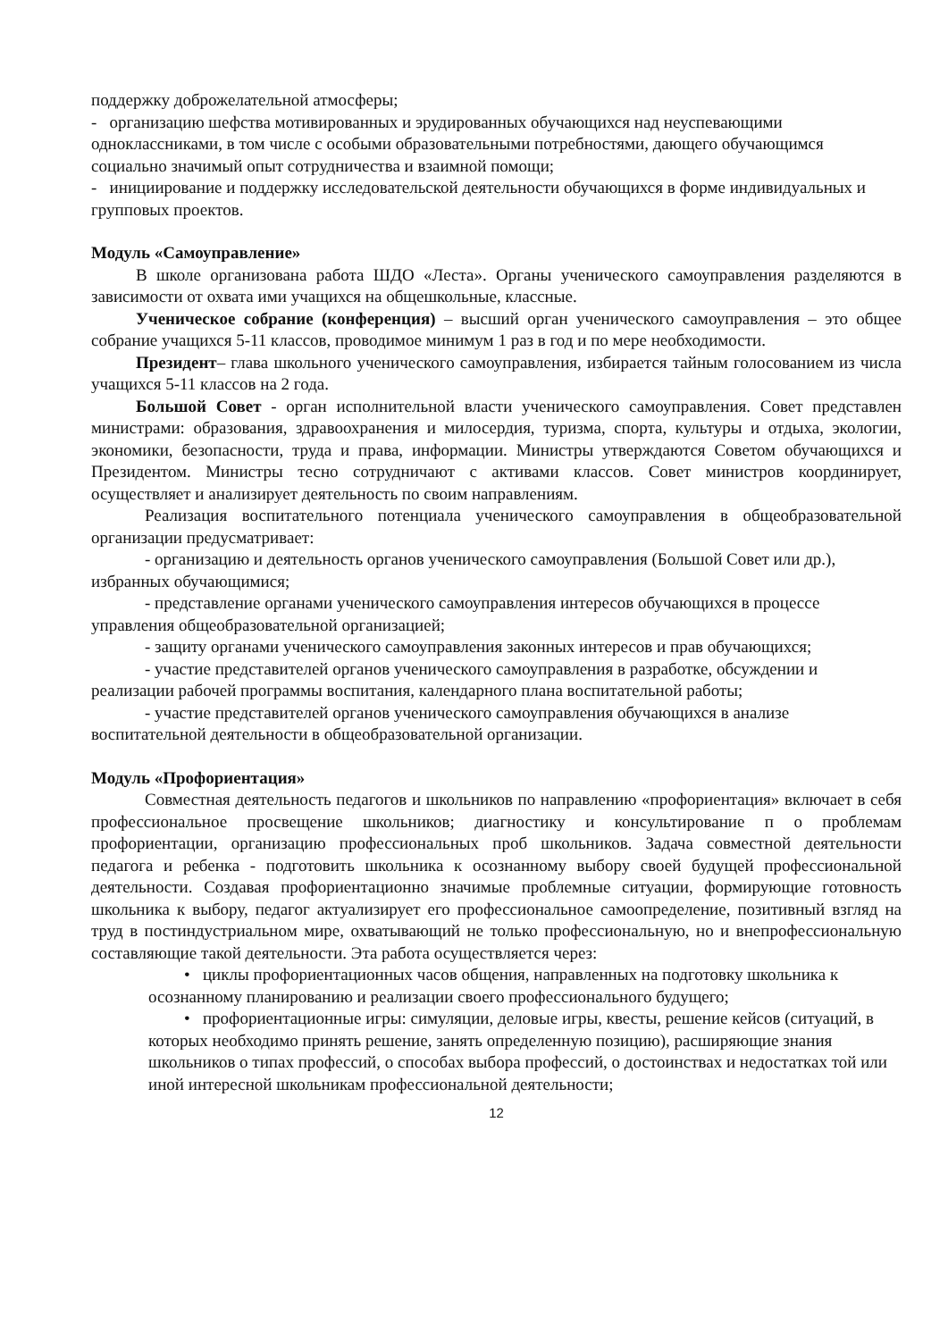поддержку доброжелательной атмосферы;
- организацию шефства мотивированных и эрудированных обучающихся над неуспевающими одноклассниками, в том числе с особыми образовательными потребностями, дающего обучающимся социально значимый опыт сотрудничества и взаимной помощи;
- инициирование и поддержку исследовательской деятельности обучающихся в форме индивидуальных и групповых проектов.
Модуль «Самоуправление»
В школе организована работа ШДО «Леста». Органы ученического самоуправления разделяются в зависимости от охвата ими учащихся на общешкольные, классные.
Ученическое собрание (конференция) – высший орган ученического самоуправления – это общее собрание учащихся 5-11 классов, проводимое минимум 1 раз в год и по мере необходимости.
Президент– глава школьного ученического самоуправления, избирается тайным голосованием из числа учащихся 5-11 классов на 2 года.
Большой Совет - орган исполнительной власти ученического самоуправления. Совет представлен министрами: образования, здравоохранения и милосердия, туризма, спорта, культуры и отдыха, экологии, экономики, безопасности, труда и права, информации. Министры утверждаются Советом обучающихся и Президентом. Министры тесно сотрудничают с активами классов. Совет министров координирует, осуществляет и анализирует деятельность по своим направлениям.
Реализация воспитательного потенциала ученического самоуправления в общеобразовательной организации предусматривает:
- организацию и деятельность органов ученического самоуправления (Большой Совет или др.), избранных обучающимися;
- представление органами ученического самоуправления интересов обучающихся в процессе управления общеобразовательной организацией;
- защиту органами ученического самоуправления законных интересов и прав обучающихся;
- участие представителей органов ученического самоуправления в разработке, обсуждении и реализации рабочей программы воспитания, календарного плана воспитательной работы;
- участие представителей органов ученического самоуправления обучающихся в анализе воспитательной деятельности в общеобразовательной организации.
Модуль «Профориентация»
Совместная деятельность педагогов и школьников по направлению «профориентация» включает в себя профессиональное просвещение школьников; диагностику и консультирование п о проблемам профориентации, организацию профессиональных проб школьников. Задача совместной деятельности педагога и ребенка - подготовить школьника к осознанному выбору своей будущей профессиональной деятельности. Создавая профориентационно значимые проблемные ситуации, формирующие готовность школьника к выбору, педагог актуализирует его профессиональное самоопределение, позитивный взгляд на труд в постиндустриальном мире, охватывающий не только профессиональную, но и внепрофессиональную составляющие такой деятельности. Эта работа осуществляется через:
• циклы профориентационных часов общения, направленных на подготовку школьника к осознанному планированию и реализации своего профессионального будущего;
• профориентационные игры: симуляции, деловые игры, квесты, решение кейсов (ситуаций, в которых необходимо принять решение, занять определенную позицию), расширяющие знания школьников о типах профессий, о способах выбора профессий, о достоинствах и недостатках той или иной интересной школьникам профессиональной деятельности;
12